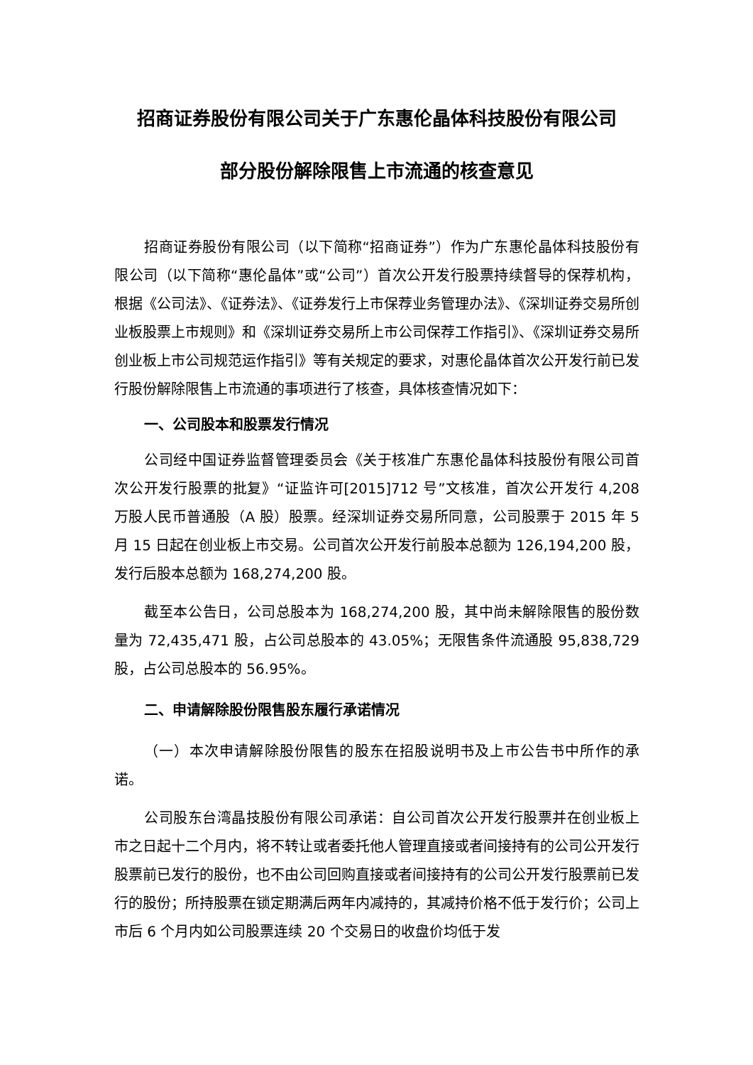招商证券股份有限公司关于广东惠伦晶体科技股份有限公司
部分股份解除限售上市流通的核查意见
招商证券股份有限公司（以下简称“招商证券”）作为广东惠伦晶体科技股份有限公司（以下简称“惠伦晶体”或“公司”）首次公开发行股票持续督导的保荐机构，根据《公司法》、《证券法》、《证券发行上市保荐业务管理办法》、《深圳证券交易所创业板股票上市规则》和《深圳证券交易所上市公司保荐工作指引》、《深圳证券交易所创业板上市公司规范运作指引》等有关规定的要求，对惠伦晶体首次公开发行前已发行股份解除限售上市流通的事项进行了核查，具体核查情况如下：
一、公司股本和股票发行情况
公司经中国证券监督管理委员会《关于核准广东惠伦晶体科技股份有限公司首次公开发行股票的批复》“证监许可[2015]712 号”文核准，首次公开发行 4,208 万股人民币普通股（A 股）股票。经深圳证券交易所同意，公司股票于 2015 年 5 月 15 日起在创业板上市交易。公司首次公开发行前股本总额为 126,194,200 股，发行后股本总额为 168,274,200 股。
截至本公告日，公司总股本为 168,274,200 股，其中尚未解除限售的股份数量为 72,435,471 股，占公司总股本的 43.05%；无限售条件流通股 95,838,729 股，占公司总股本的 56.95%。
二、申请解除股份限售股东履行承诺情况
（一）本次申请解除股份限售的股东在招股说明书及上市公告书中所作的承诺。
公司股东台湾晶技股份有限公司承诺：自公司首次公开发行股票并在创业板上市之日起十二个月内，将不转让或者委托他人管理直接或者间接持有的公司公开发行股票前已发行的股份，也不由公司回购直接或者间接持有的公司公开发行股票前已发行的股份；所持股票在锁定期满后两年内减持的，其减持价格不低于发行价；公司上市后 6 个月内如公司股票连续 20 个交易日的收盘价均低于发